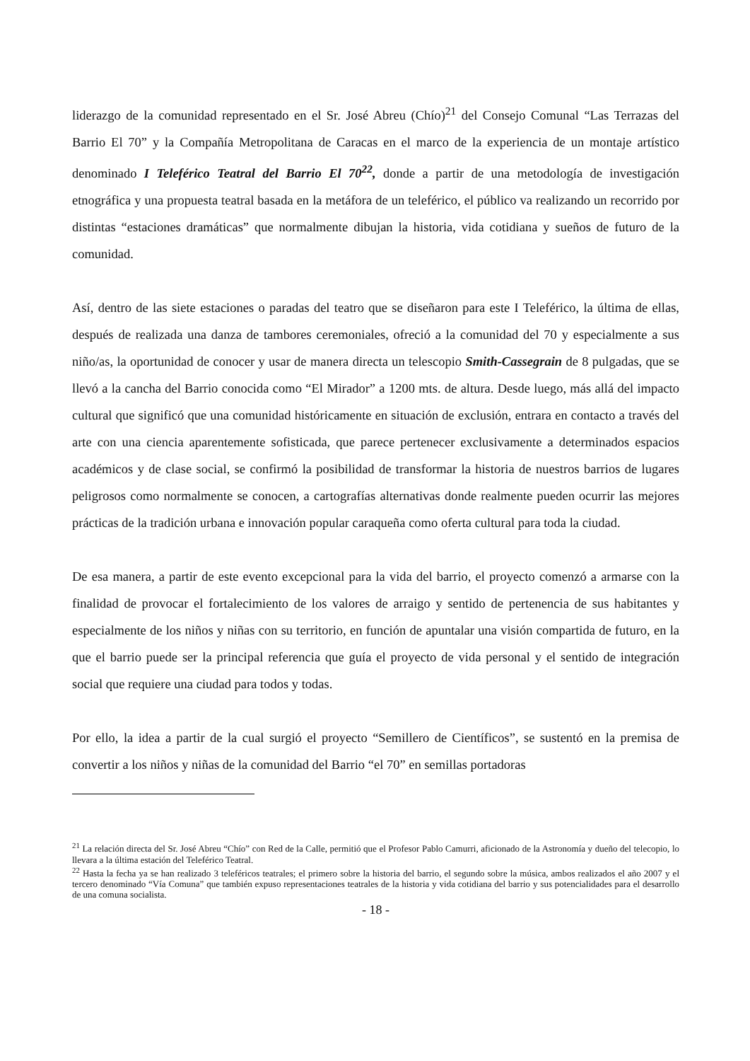liderazgo de la comunidad representado en el Sr. José Abreu (Chío)<sup>21</sup> del Consejo Comunal “Las Terrazas del Barrio El 70” y la Compañía Metropolitana de Caracas en el marco de la experiencia de un montaje artístico denominado I Teleférico Teatral del Barrio El 70<sup>22</sup>, donde a partir de una metodología de investigación etnográfica y una propuesta teatral basada en la metáfora de un teleférico, el público va realizando un recorrido por distintas “estaciones dramáticas” que normalmente dibujan la historia, vida cotidiana y sueños de futuro de la comunidad.
Así, dentro de las siete estaciones o paradas del teatro que se diseñaron para este I Teleférico, la última de ellas, después de realizada una danza de tambores ceremoniales, ofreció a la comunidad del 70 y especialmente a sus niño/as, la oportunidad de conocer y usar de manera directa un telescopio Smith-Cassegrain de 8 pulgadas, que se llevó a la cancha del Barrio conocida como “El Mirador” a 1200 mts. de altura. Desde luego, más allá del impacto cultural que significó que una comunidad históricamente en situación de exclusión, entrara en contacto a través del arte con una ciencia aparentemente sofisticada, que parece pertenecer exclusivamente a determinados espacios académicos y de clase social, se confirmó la posibilidad de transformar la historia de nuestros barrios de lugares peligrosos como normalmente se conocen, a cartografías alternativas donde realmente pueden ocurrir las mejores prácticas de la tradición urbana e innovación popular caraqueña como oferta cultural para toda la ciudad.
De esa manera, a partir de este evento excepcional para la vida del barrio, el proyecto comenzó a armarse con la finalidad de provocar el fortalecimiento de los valores de arraigo y sentido de pertenencia de sus habitantes y especialmente de los niños y niñas con su territorio, en función de apuntalar una visión compartida de futuro, en la que el barrio puede ser la principal referencia que guía el proyecto de vida personal y el sentido de integración social que requiere una ciudad para todos y todas.
Por ello, la idea a partir de la cual surgió el proyecto “Semillero de Científicos”, se sustentó en la premisa de convertir a los niños y niñas de la comunidad del Barrio “el 70” en semillas portadoras
<sup>21</sup> La relación directa del Sr. José Abreu “Chío” con Red de la Calle, permitió que el Profesor Pablo Camurri, aficionado de la Astronomía y dueño del telecopio, lo llevara a la última estación del Teleférico Teatral.
<sup>22</sup> Hasta la fecha ya se han realizado 3 teleféricos teatrales; el primero sobre la historia del barrio, el segundo sobre la música, ambos realizados el año 2007 y el tercero denominado “Vía Comuna” que también expuso representaciones teatrales de la historia y vida cotidiana del barrio y sus potencialidades para el desarrollo de una comuna socialista.
- 18 -